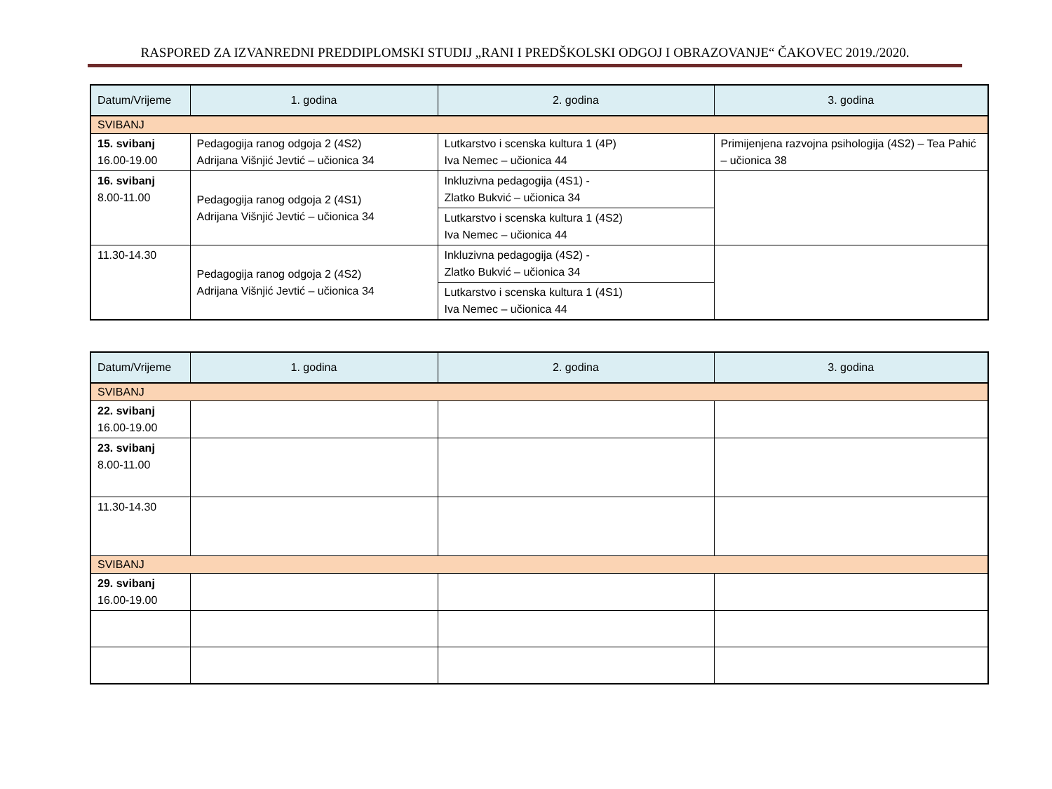RASPORED ZA IZVANREDNI PREDDIPLOMSKI STUDIJ „RANI I PREDŠKOLSKI ODGOJ I OBRAZOVANJE“ ČAKOVEC 2019./2020.
| Datum/Vrijeme | 1. godina | 2. godina | 3. godina |
| --- | --- | --- | --- |
| SVIBANJ | | | |
| 15. svibanj 16.00-19.00 | Pedagogija ranog odgoja 2 (4S2) Adrijana Višnjić Jevtić – učionica 34 | Lutkarstvo i scenska kultura 1 (4P) Iva Nemec – učionica 44 | Primijenjena razvojna psihologija (4S2) – Tea Pahić – učionica 38 |
| 16. svibanj 8.00-11.00 | Pedagogija ranog odgoja 2 (4S1) Adrijana Višnjić Jevtić – učionica 34 | Inkluzivna pedagogija (4S1) - Zlatko Bukvić – učionica 34 | |
| | | Lutkarstvo i scenska kultura 1 (4S2) Iva Nemec – učionica 44 | |
| 11.30-14.30 | Pedagogija ranog odgoja 2 (4S2) Adrijana Višnjić Jevtić – učionica 34 | Inkluzivna pedagogija (4S2) - Zlatko Bukvić – učionica 34 | |
| | | Lutkarstvo i scenska kultura 1 (4S1) Iva Nemec – učionica 44 | |
| Datum/Vrijeme | 1. godina | 2. godina | 3. godina |
| --- | --- | --- | --- |
| SVIBANJ | | | |
| 22. svibanj 16.00-19.00 | | | |
| 23. svibanj 8.00-11.00 | | | |
| 11.30-14.30 | | | |
| SVIBANJ | | | |
| 29. svibanj 16.00-19.00 | | | |